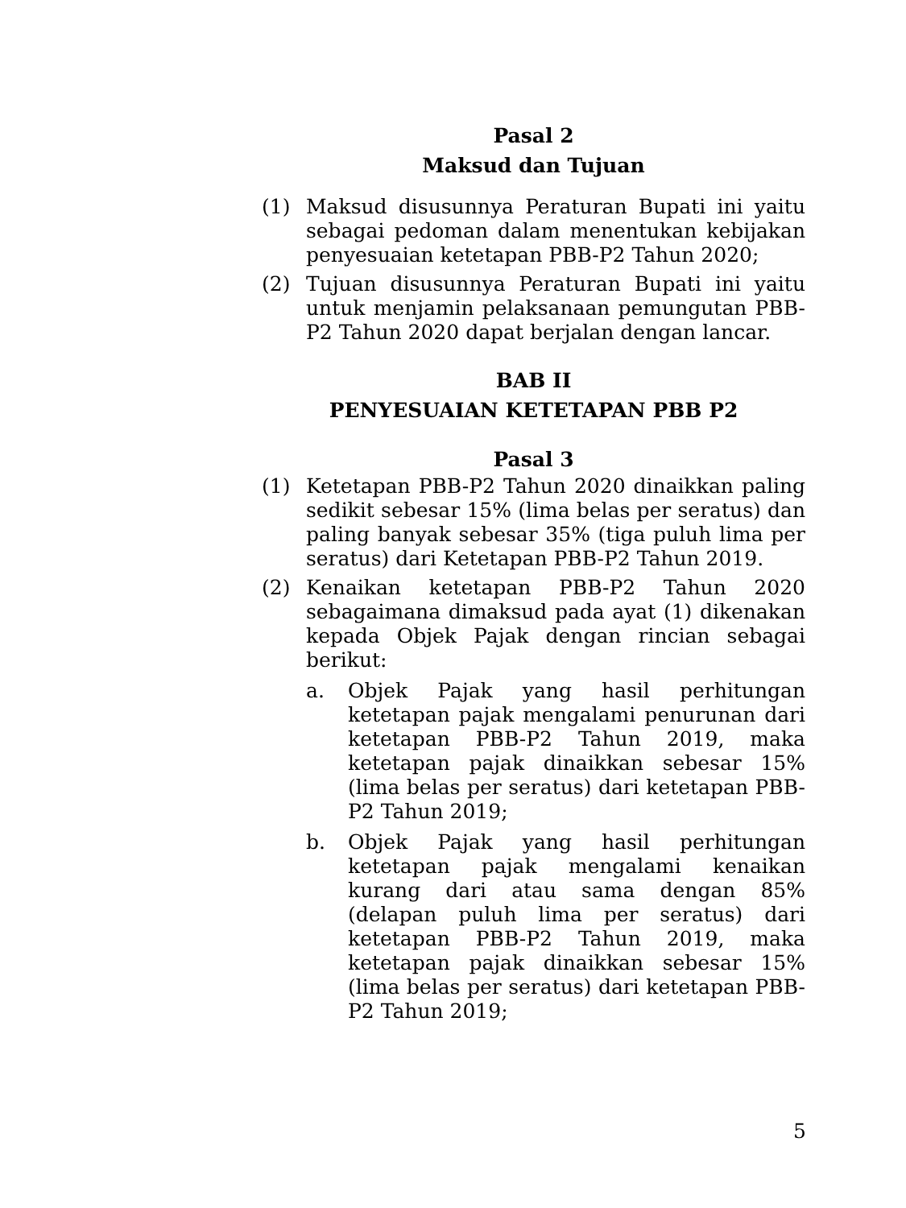Pasal 2
Maksud dan Tujuan
(1) Maksud disusunnya Peraturan Bupati ini yaitu sebagai pedoman dalam menentukan kebijakan penyesuaian ketetapan PBB-P2 Tahun 2020;
(2) Tujuan disusunnya Peraturan Bupati ini yaitu untuk menjamin pelaksanaan pemungutan PBB-P2 Tahun 2020 dapat berjalan dengan lancar.
BAB II
PENYESUAIAN KETETAPAN PBB P2
Pasal 3
(1) Ketetapan PBB-P2 Tahun 2020 dinaikkan paling sedikit sebesar 15% (lima belas per seratus) dan paling banyak sebesar 35% (tiga puluh lima per seratus) dari Ketetapan PBB-P2 Tahun 2019.
(2) Kenaikan ketetapan PBB-P2 Tahun 2020 sebagaimana dimaksud pada ayat (1) dikenakan kepada Objek Pajak dengan rincian sebagai berikut:
a. Objek Pajak yang hasil perhitungan ketetapan pajak mengalami penurunan dari ketetapan PBB-P2 Tahun 2019, maka ketetapan pajak dinaikkan sebesar 15% (lima belas per seratus) dari ketetapan PBB-P2 Tahun 2019;
b. Objek Pajak yang hasil perhitungan ketetapan pajak mengalami kenaikan kurang dari atau sama dengan 85% (delapan puluh lima per seratus) dari ketetapan PBB-P2 Tahun 2019, maka ketetapan pajak dinaikkan sebesar 15% (lima belas per seratus) dari ketetapan PBB-P2 Tahun 2019;
5